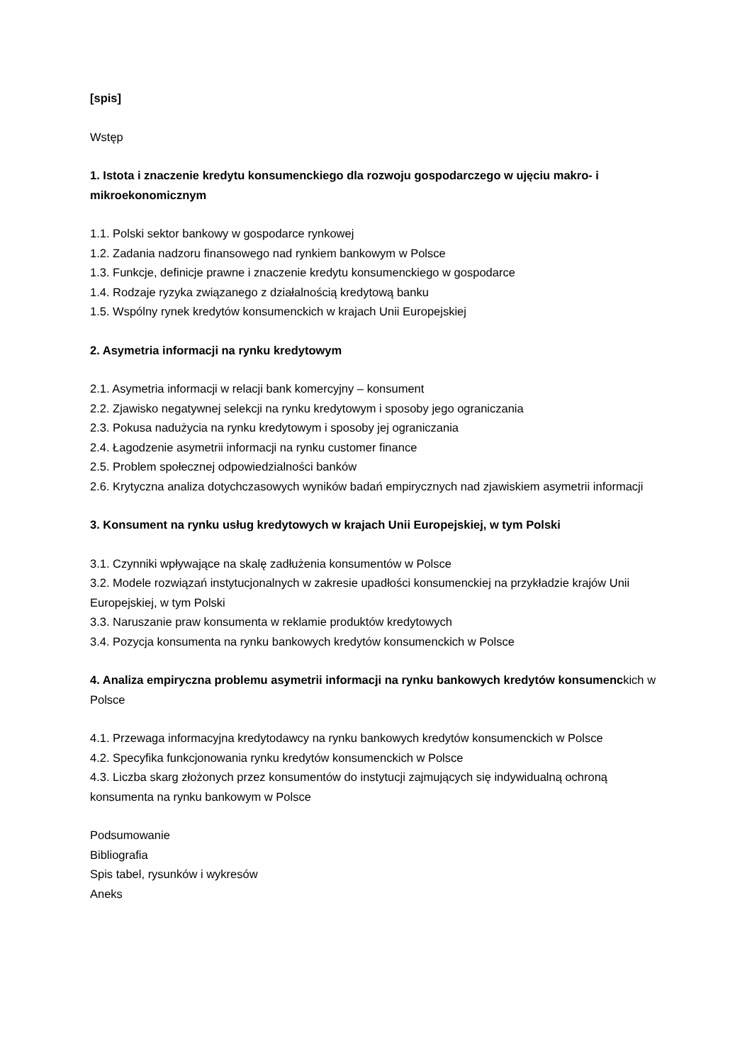[spis]
Wstęp
1. Istota i znaczenie kredytu konsumenckiego dla rozwoju gospodarczego w ujęciu makro- i mikroekonomicznym
1.1. Polski sektor bankowy w gospodarce rynkowej
1.2. Zadania nadzoru finansowego nad rynkiem bankowym w Polsce
1.3. Funkcje, definicje prawne i znaczenie kredytu konsumenckiego w gospodarce
1.4. Rodzaje ryzyka związanego z działalnością kredytową banku
1.5. Wspólny rynek kredytów konsumenckich w krajach Unii Europejskiej
2. Asymetria informacji na rynku kredytowym
2.1. Asymetria informacji w relacji bank komercyjny – konsument
2.2. Zjawisko negatywnej selekcji na rynku kredytowym i sposoby jego ograniczania
2.3. Pokusa nadużycia na rynku kredytowym i sposoby jej ograniczania
2.4. Łagodzenie asymetrii informacji na rynku customer finance
2.5. Problem społecznej odpowiedzialności banków
2.6. Krytyczna analiza dotychczasowych wyników badań empirycznych nad zjawiskiem asymetrii informacji
3. Konsument na rynku usług kredytowych w krajach Unii Europejskiej, w tym Polski
3.1. Czynniki wpływające na skalę zadłużenia konsumentów w Polsce
3.2. Modele rozwiązań instytucjonalnych w zakresie upadłości konsumenckiej na przykładzie krajów Unii Europejskiej, w tym Polski
3.3. Naruszanie praw konsumenta w reklamie produktów kredytowych
3.4. Pozycja konsumenta na rynku bankowych kredytów konsumenckich w Polsce
4. Analiza empiryczna problemu asymetrii informacji na rynku bankowych kredytów konsumenckich w Polsce
4.1. Przewaga informacyjna kredytodawcy na rynku bankowych kredytów konsumenckich w Polsce
4.2. Specyfika funkcjonowania rynku kredytów konsumenckich w Polsce
4.3. Liczba skarg złożonych przez konsumentów do instytucji zajmujących się indywidualną ochroną konsumenta na rynku bankowym w Polsce
Podsumowanie
Bibliografia
Spis tabel, rysunków i wykresów
Aneks